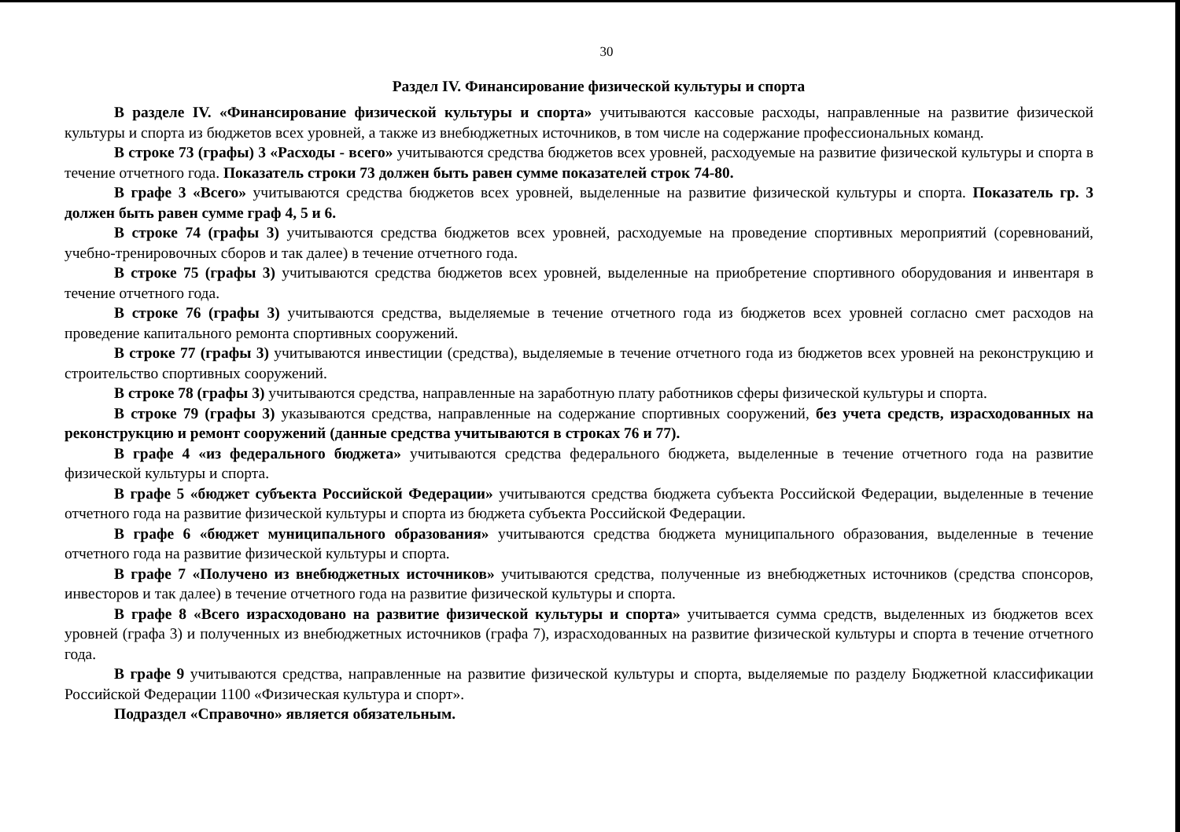30
Раздел IV. Финансирование физической культуры и спорта
В разделе IV. «Финансирование физической культуры и спорта» учитываются кассовые расходы, направленные на развитие физической культуры и спорта из бюджетов всех уровней, а также из внебюджетных источников, в том числе на содержание профессиональных команд.
В строке 73 (графы) 3 «Расходы - всего» учитываются средства бюджетов всех уровней, расходуемые на развитие физической культуры и спорта в течение отчетного года. Показатель строки 73 должен быть равен сумме показателей строк 74-80.
В графе 3 «Всего» учитываются средства бюджетов всех уровней, выделенные на развитие физической культуры и спорта. Показатель гр. 3 должен быть равен сумме граф 4, 5 и 6.
В строке 74 (графы 3) учитываются средства бюджетов всех уровней, расходуемые на проведение спортивных мероприятий (соревнований, учебно-тренировочных сборов и так далее) в течение отчетного года.
В строке 75 (графы 3) учитываются средства бюджетов всех уровней, выделенные на приобретение спортивного оборудования и инвентаря в течение отчетного года.
В строке 76 (графы 3) учитываются средства, выделяемые в течение отчетного года из бюджетов всех уровней согласно смет расходов на проведение капитального ремонта спортивных сооружений.
В строке 77 (графы 3) учитываются инвестиции (средства), выделяемые в течение отчетного года из бюджетов всех уровней на реконструкцию и строительство спортивных сооружений.
В строке 78 (графы 3) учитываются средства, направленные на заработную плату работников сферы физической культуры и спорта.
В строке 79 (графы 3) указываются средства, направленные на содержание спортивных сооружений, без учета средств, израсходованных на реконструкцию и ремонт сооружений (данные средства учитываются в строках 76 и 77).
В графе 4 «из федерального бюджета» учитываются средства федерального бюджета, выделенные в течение отчетного года на развитие физической культуры и спорта.
В графе 5 «бюджет субъекта Российской Федерации» учитываются средства бюджета субъекта Российской Федерации, выделенные в течение отчетного года на развитие физической культуры и спорта из бюджета субъекта Российской Федерации.
В графе 6 «бюджет муниципального образования» учитываются средства бюджета муниципального образования, выделенные в течение отчетного года на развитие физической культуры и спорта.
В графе 7 «Получено из внебюджетных источников» учитываются средства, полученные из внебюджетных источников (средства спонсоров, инвесторов и так далее) в течение отчетного года на развитие физической культуры и спорта.
В графе 8 «Всего израсходовано на развитие физической культуры и спорта» учитывается сумма средств, выделенных из бюджетов всех уровней (графа 3) и полученных из внебюджетных источников (графа 7), израсходованных на развитие физической культуры и спорта в течение отчетного года.
В графе 9 учитываются средства, направленные на развитие физической культуры и спорта, выделяемые по разделу Бюджетной классификации Российской Федерации 1100 «Физическая культура и спорт».
Подраздел «Справочно» является обязательным.